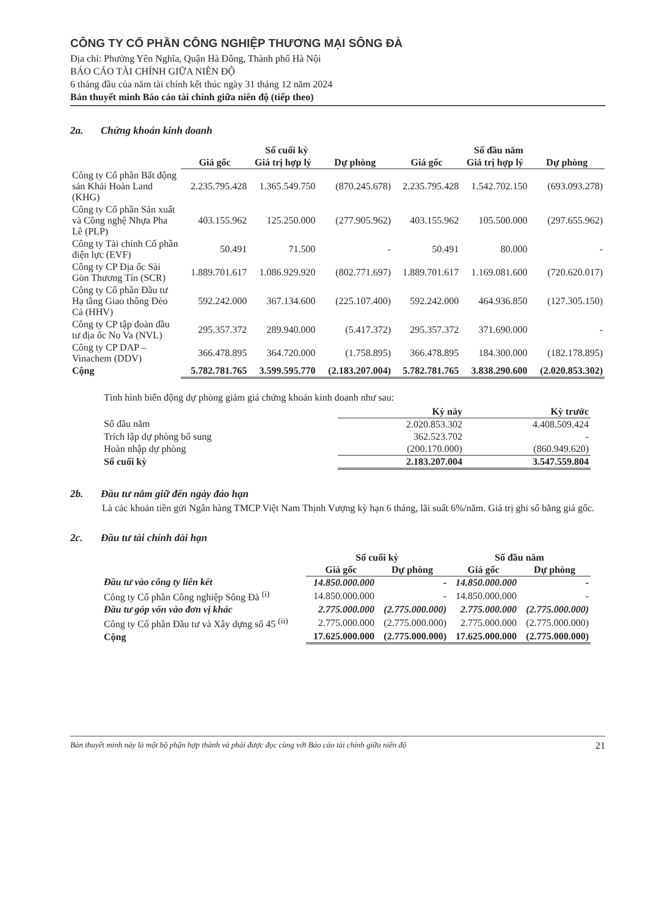CÔNG TY CỔ PHẦN CÔNG NGHIỆP THƯƠNG MẠI SÔNG ĐÀ
Địa chỉ: Phường Yên Nghĩa, Quận Hà Đông, Thành phố Hà Nội
BÁO CÁO TÀI CHÍNH GIỮA NIÊN ĐỘ
6 tháng đầu của năm tài chính kết thúc ngày 31 tháng 12 năm 2024
Bản thuyết minh Báo cáo tài chính giữa niên độ (tiếp theo)
2a. Chứng khoán kinh doanh
| | Số cuối kỳ | | | Số đầu năm | | |
| --- | --- | --- | --- | --- | --- | --- |
| | Giá gốc | Giá trị hợp lý | Dự phòng | Giá gốc | Giá trị hợp lý | Dự phòng |
| Công ty Cổ phần Bất động sản Khải Hoàn Land (KHG) | 2.235.795.428 | 1.365.549.750 | (870.245.678) | 2.235.795.428 | 1.542.702.150 | (693.093.278) |
| Công ty Cổ phần Sản xuất và Công nghệ Nhựa Pha Lê (PLP) | 403.155.962 | 125.250.000 | (277.905.962) | 403.155.962 | 105.500.000 | (297.655.962) |
| Công ty Tài chính Cổ phần điện lực (EVF) | 50.491 | 71.500 | - | 50.491 | 80.000 | - |
| Công ty CP Địa ốc Sài Gòn Thương Tín (SCR) | 1.889.701.617 | 1.086.929.920 | (802.771.697) | 1.889.701.617 | 1.169.081.600 | (720.620.017) |
| Công ty Cổ phần Đầu tư Hạ tầng Giao thông Đèo Cả (HHV) | 592.242.000 | 367.134.600 | (225.107.400) | 592.242.000 | 464.936.850 | (127.305.150) |
| Công ty CP tập đoàn đầu tư địa ốc No Va (NVL) | 295.357.372 | 289.940.000 | (5.417.372) | 295.357.372 | 371.690.000 | - |
| Công ty CP DAP – Vinachem (DDV) | 366.478.895 | 364.720.000 | (1.758.895) | 366.478.895 | 184.300.000 | (182.178.895) |
| Cộng | 5.782.781.765 | 3.599.595.770 | (2.183.207.004) | 5.782.781.765 | 3.838.290.600 | (2.020.853.302) |
Tình hình biến động dự phòng giảm giá chứng khoán kinh doanh như sau:
| | Kỳ này | Kỳ trước |
| --- | --- | --- |
| Số đầu năm | 2.020.853.302 | 4.408.509.424 |
| Trích lập dự phòng bổ sung | 362.523.702 | - |
| Hoàn nhập dự phòng | (200.170.000) | (860.949.620) |
| Số cuối kỳ | 2.183.207.004 | 3.547.559.804 |
2b. Đầu tư nắm giữ đến ngày đáo hạn
Là các khoản tiền gửi Ngân hàng TMCP Việt Nam Thịnh Vượng kỳ hạn 6 tháng, lãi suất 6%/năm. Giá trị ghi sổ bằng giá gốc.
2c. Đầu tư tài chính dài hạn
| | Số cuối kỳ | | Số đầu năm | |
| --- | --- | --- | --- | --- |
| | Giá gốc | Dự phòng | Giá gốc | Dự phòng |
| Đầu tư vào công ty liên kết | 14.850.000.000 | - | 14.850.000.000 | - |
| Công ty Cổ phần Công nghiệp Sông Đà <sup>(i)</sup> | 14.850.000.000 | - | 14.850.000.000 | - |
| Đầu tư góp vốn vào đơn vị khác | 2.775.000.000 | (2.775.000.000) | 2.775.000.000 | (2.775.000.000) |
| Công ty Cổ phần Đầu tư và Xây dựng số 45 <sup>(ii)</sup> | 2.775.000.000 | (2.775.000.000) | 2.775.000.000 | (2.775.000.000) |
| Cộng | 17.625.000.000 | (2.775.000.000) | 17.625.000.000 | (2.775.000.000) |
Bản thuyết minh này là một bộ phận hợp thành và phải được đọc cùng với Báo cáo tài chính giữa niên độ 21